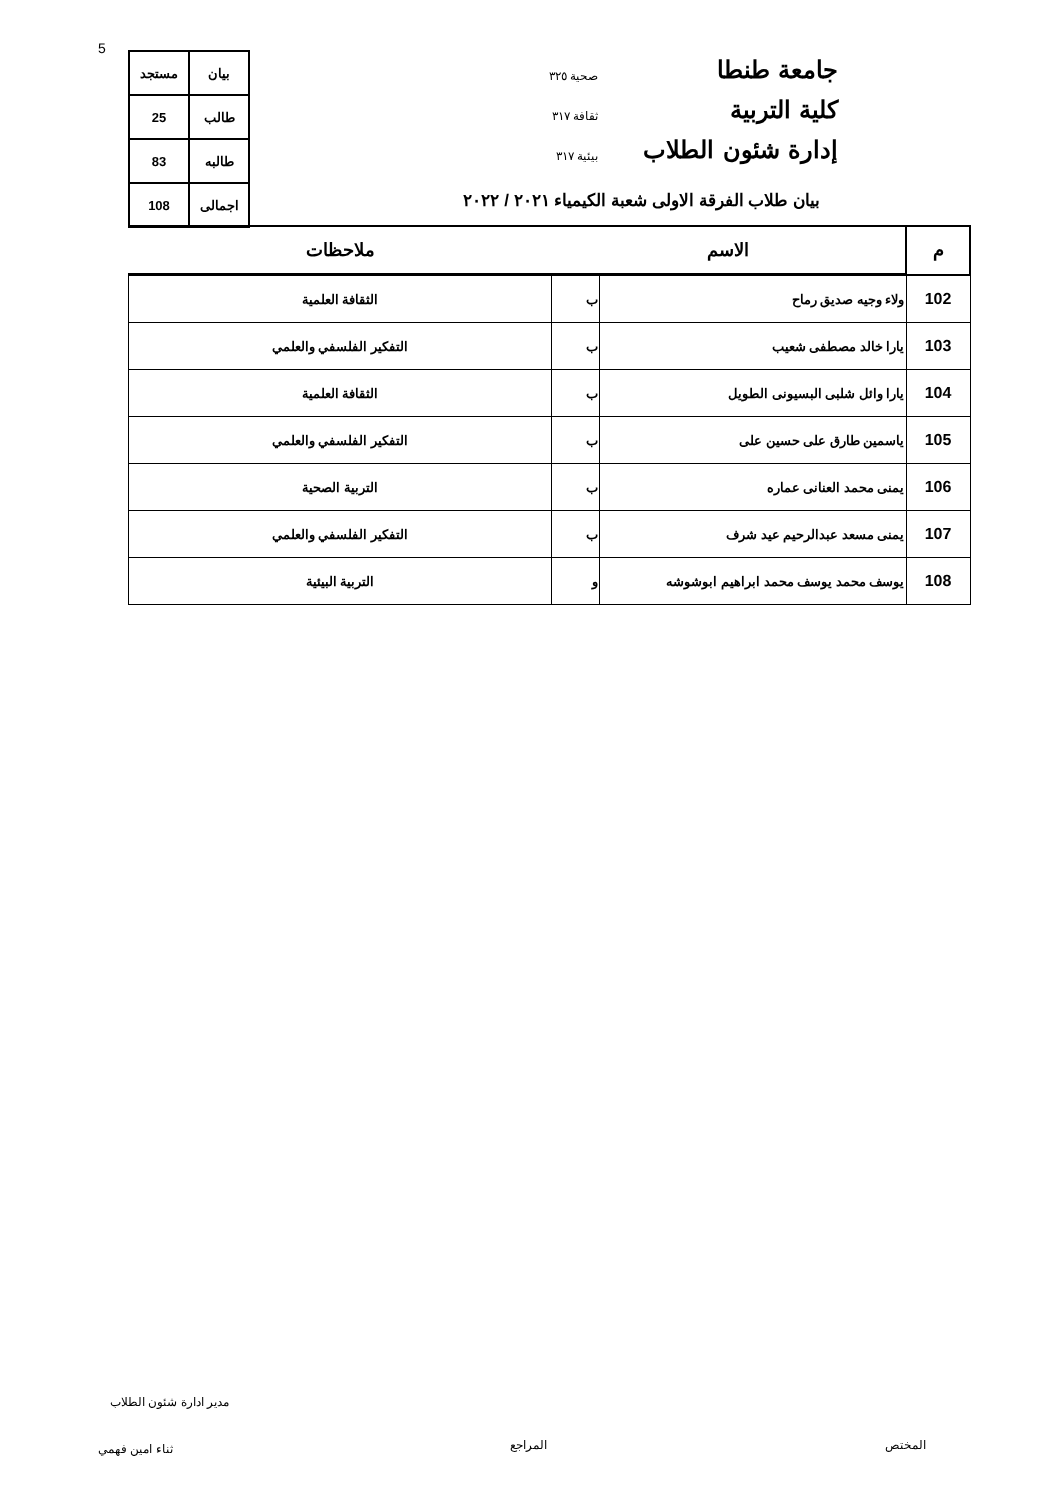5
جامعة طنطا
كلية التربية
إدارة شئون الطلاب
صحية ٣٢٥
ثقافة ٣١٧
بيئية ٣١٧
| بيان | مستجد |
| طالب | 25 |
| طالبه | 83 |
| اجمالى | 108 |
بيان طلاب الفرقة الاولى شعبة الكيمياء ٢٠٢١ / ٢٠٢٢
| م | الاسم | | ملاحظات |
| --- | --- | --- | --- |
| 102 | ولاء وجيه صديق رماح | ب | الثقافة العلمية |
| 103 | يارا خالد مصطفى شعيب | ب | التفكير الفلسفي والعلمي |
| 104 | يارا وائل شلبى البسيونى الطويل | ب | الثقافة العلمية |
| 105 | ياسمين طارق على حسين على | ب | التفكير الفلسفي والعلمي |
| 106 | يمنى محمد العنانى عماره | ب | التربية الصحية |
| 107 | يمنى مسعد عبدالرحيم عيد شرف | ب | التفكير الفلسفي والعلمي |
| 108 | يوسف محمد يوسف محمد ابراهيم ابوشوشه | و | التربية البيئية |
مدير ادارة شئون الطلاب
المختص
المراجع
ثناء امين فهمي